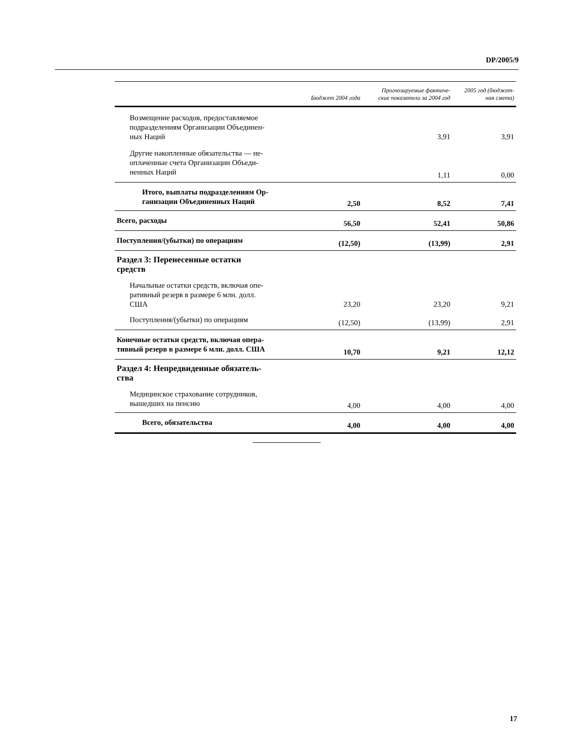DP/2005/9
| | Бюджет 2004 года | Прогнозируемые фактиче- ские показатели за 2004 год | 2005 год (бюджет- ная смета) |
| --- | --- | --- | --- |
| Возмещение расходов, предоставляемое подразделениям Организации Объединен- ных Наций | | 3,91 | 3,91 |
| Другие накопленные обязательства — не- оплаченные счета Организации Объеди- ненных Наций | | 1,11 | 0,00 |
| Итого, выплаты подразделениям Ор- ганизации Объединенных Наций | 2,50 | 8,52 | 7,41 |
| Всего, расходы | 56,50 | 52,41 | 50,86 |
| Поступления/(убытки) по операциям | (12,50) | (13,99) | 2,91 |
| Раздел 3: Перенесенные остатки средств | | | |
| Начальные остатки средств, включая опе- ративный резерв в размере 6 млн. долл. США | 23,20 | 23,20 | 9,21 |
| Поступления/(убытки) по операциям | (12,50) | (13,99) | 2,91 |
| Конечные остатки средств, включая опера- тивный резерв в размере 6 млн. долл. США | 10,70 | 9,21 | 12,12 |
| Раздел 4: Непредвиденные обязатель- ства | | | |
| Медицинское страхование сотрудников, вышедших на пенсию | 4,00 | 4,00 | 4,00 |
| Всего, обязательства | 4,00 | 4,00 | 4,00 |
17